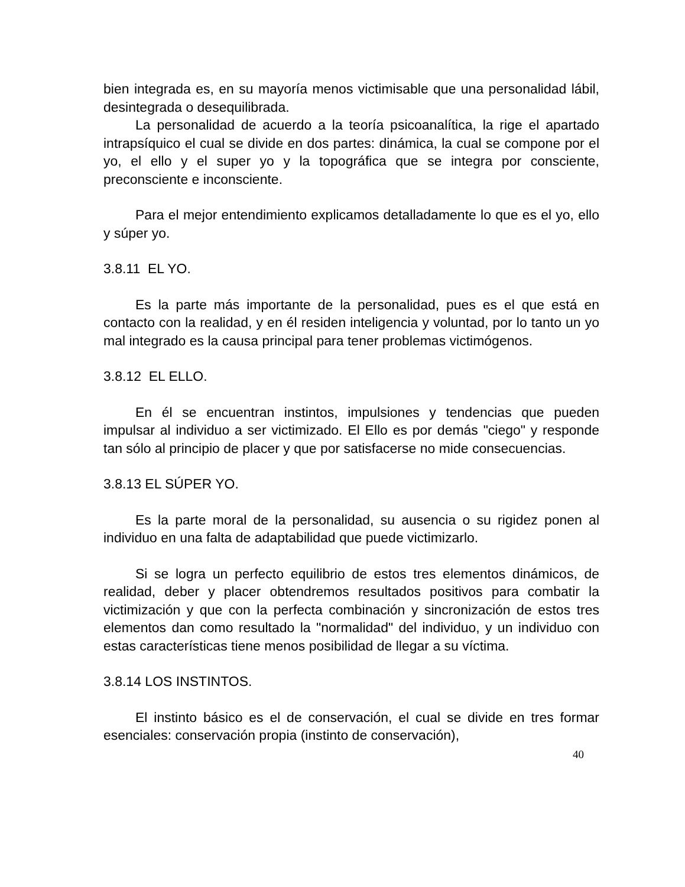bien integrada es, en su mayoría menos victimisable que una personalidad lábil, desintegrada o desequilibrada.
La personalidad de acuerdo a la teoría psicoanalítica, la rige el apartado intrapsíquico el cual se divide en dos partes: dinámica, la cual se compone por el yo, el ello y el super yo y la topográfica que se integra por consciente, preconsciente e inconsciente.
Para el mejor entendimiento explicamos detalladamente lo que es el yo, ello y súper yo.
3.8.11 EL YO.
Es la parte más importante de la personalidad, pues es el que está en contacto con la realidad, y en él residen inteligencia y voluntad, por lo tanto un yo mal integrado es la causa principal para tener problemas victimógenos.
3.8.12 EL ELLO.
En él se encuentran instintos, impulsiones y tendencias que pueden impulsar al individuo a ser victimizado. El Ello es por demás "ciego" y responde tan sólo al principio de placer y que por satisfacerse no mide consecuencias.
3.8.13 EL SÚPER YO.
Es la parte moral de la personalidad, su ausencia o su rigidez ponen al individuo en una falta de adaptabilidad que puede victimizarlo.
Si se logra un perfecto equilibrio de estos tres elementos dinámicos, de realidad, deber y placer obtendremos resultados positivos para combatir la victimización y que con la perfecta combinación y sincronización de estos tres elementos dan como resultado la "normalidad" del individuo, y un individuo con estas características tiene menos posibilidad de llegar a su víctima.
3.8.14 LOS INSTINTOS.
El instinto básico es el de conservación, el cual se divide en tres formar esenciales: conservación propia (instinto de conservación),
40